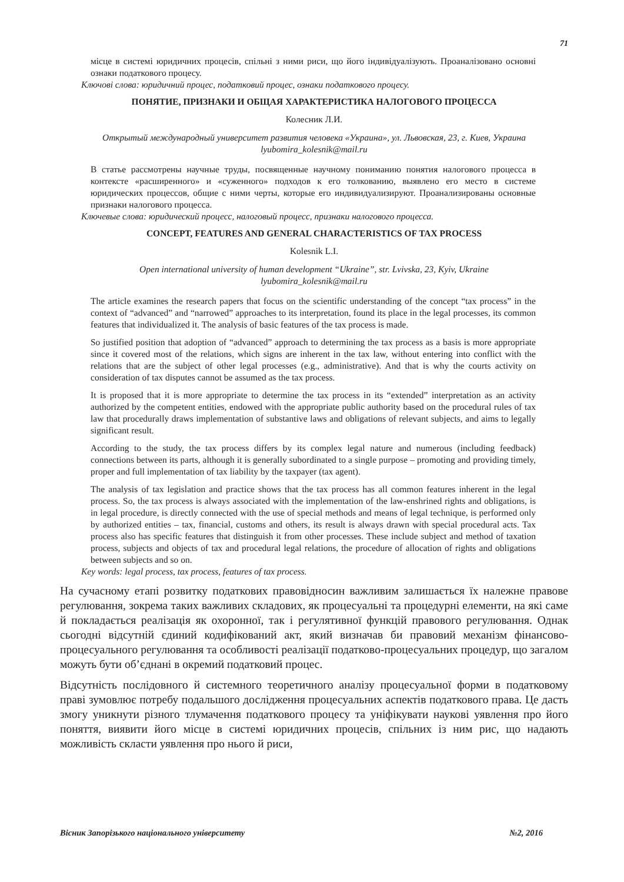71
місце в системі юридичних процесів, спільні з ними риси, що його індивідуалізують. Проаналізовано основні ознаки податкового процесу.
Ключові слова: юридичний процес, податковий процес, ознаки податкового процесу.
ПОНЯТИЕ, ПРИЗНАКИ И ОБЩАЯ ХАРАКТЕРИСТИКА НАЛОГОВОГО ПРОЦЕССА
Колесник Л.И.
Открытый международный университет развития человека «Украина», ул. Львовская, 23, г. Киев, Украина
lyubomira_kolesnik@mail.ru
В статье рассмотрены научные труды, посвященные научному пониманию понятия налогового процесса в контексте «расширенного» и «суженного» подходов к его толкованию, выявлено его место в системе юридических процессов, общие с ними черты, которые его индивидуализируют. Проанализированы основные признаки налогового процесса.
Ключевые слова: юридический процесс, налоговый процесс, признаки налогового процесса.
CONCEPT, FEATURES AND GENERAL CHARACTERISTICS OF TAX PROCESS
Kolesnik L.I.
Open international university of human development “Ukraine”, str. Lvivska, 23, Kyiv, Ukraine
lyubomira_kolesnik@mail.ru
The article examines the research papers that focus on the scientific understanding of the concept “tax process” in the context of “advanced” and “narrowed” approaches to its interpretation, found its place in the legal processes, its common features that individualized it. The analysis of basic features of the tax process is made.
So justified position that adoption of “advanced” approach to determining the tax process as a basis is more appropriate since it covered most of the relations, which signs are inherent in the tax law, without entering into conflict with the relations that are the subject of other legal processes (e.g., administrative). And that is why the courts activity on consideration of tax disputes cannot be assumed as the tax process.
It is proposed that it is more appropriate to determine the tax process in its “extended” interpretation as an activity authorized by the competent entities, endowed with the appropriate public authority based on the procedural rules of tax law that procedurally draws implementation of substantive laws and obligations of relevant subjects, and aims to legally significant result.
According to the study, the tax process differs by its complex legal nature and numerous (including feedback) connections between its parts, although it is generally subordinated to a single purpose – promoting and providing timely, proper and full implementation of tax liability by the taxpayer (tax agent).
The analysis of tax legislation and practice shows that the tax process has all common features inherent in the legal process. So, the tax process is always associated with the implementation of the law-enshrined rights and obligations, is in legal procedure, is directly connected with the use of special methods and means of legal technique, is performed only by authorized entities – tax, financial, customs and others, its result is always drawn with special procedural acts. Tax process also has specific features that distinguish it from other processes. These include subject and method of taxation process, subjects and objects of tax and procedural legal relations, the procedure of allocation of rights and obligations between subjects and so on.
Key words: legal process, tax process, features of tax process.
На сучасному етапі розвитку податкових правовідносин важливим залишається їх належне правове регулювання, зокрема таких важливих складових, як процесуальні та процедурні елементи, на які саме й покладається реалізація як охоронної, так і регулятивної функцій правового регулювання. Однак сьогодні відсутній єдиний кодифікований акт, який визначав би правовий механізм фінансово-процесуального регулювання та особливості реалізації податково-процесуальних процедур, що загалом можуть бути об’єднані в окремий податковий процес.
Відсутність послідовного й системного теоретичного аналізу процесуальної форми в податковому праві зумовлює потребу подальшого дослідження процесуальних аспектів податкового права. Це дасть змогу уникнути різного тлумачення податкового процесу та уніфікувати наукові уявлення про його поняття, виявити його місце в системі юридичних процесів, спільних із ним рис, що надають можливість скласти уявлення про нього й риси,
Вісник Запорізького національного університету №2, 2016